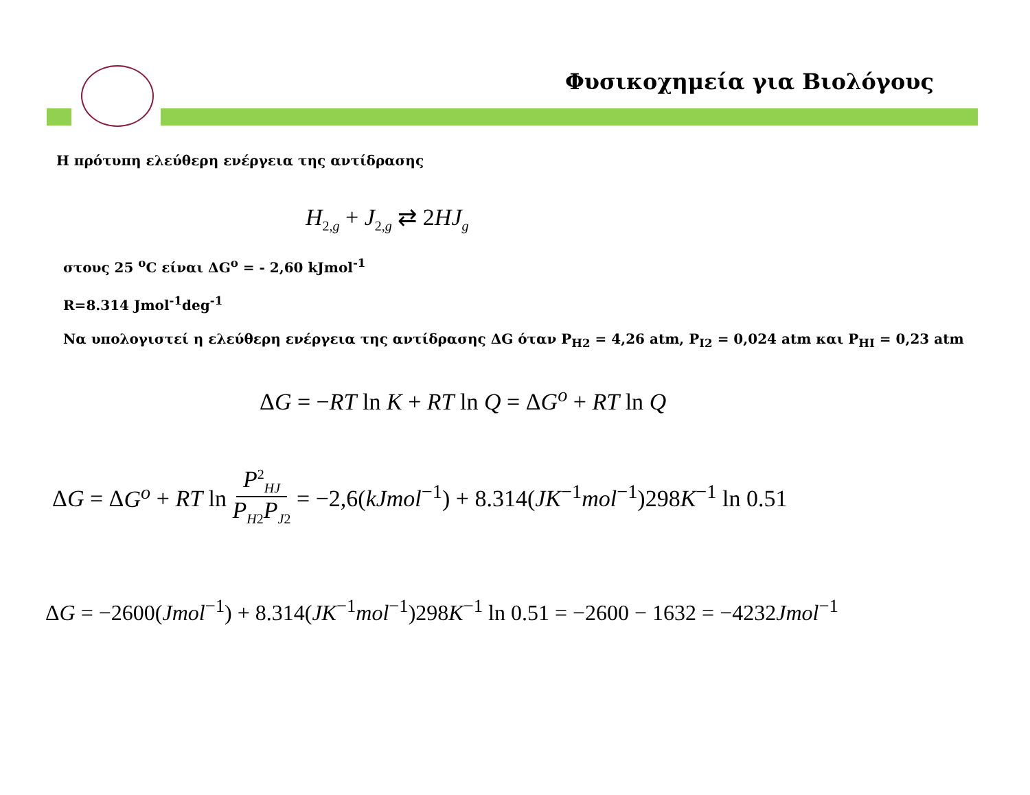Φυσικοχημεία για Βιολόγους
Η πρότυπη ελεύθερη ενέργεια της αντίδρασης
H<sub>2,g</sub> + J<sub>2,g</sub> ⇄ 2HJ<sub>g</sub>
στους 25 <sup>o</sup>C είναι ΔG<sup>o</sup> = - 2,60 kJmol<sup>-1</sup>
R=8.314 Jmol<sup>-1</sup>deg<sup>-1</sup>
Να υπολογιστεί η ελεύθερη ενέργεια της αντίδρασης ΔG όταν P<sub>H2</sub> = 4,26 atm, P<sub>I2</sub> = 0,024 atm και P<sub>HI</sub> = 0,23 atm
ΔG = −RT ln K + RT ln Q = ΔG<sup>o</sup> + RT ln Q
ΔG = ΔG<sup>o</sup> + RT ln P<sup>2</sup><sub>HJ</sub> P<sub>H2</sub>P<sub>J2</sub> = −2,6(kJmol<sup>−1</sup>) + 8.314(JK<sup>−1</sup>mol<sup>−1</sup>)298K<sup>−1</sup> ln 0.51
ΔG = −2600(Jmol<sup>−1</sup>) + 8.314(JK<sup>−1</sup>mol<sup>−1</sup>)298K<sup>−1</sup> ln 0.51 = −2600 − 1632 = −4232Jmol<sup>−1</sup>